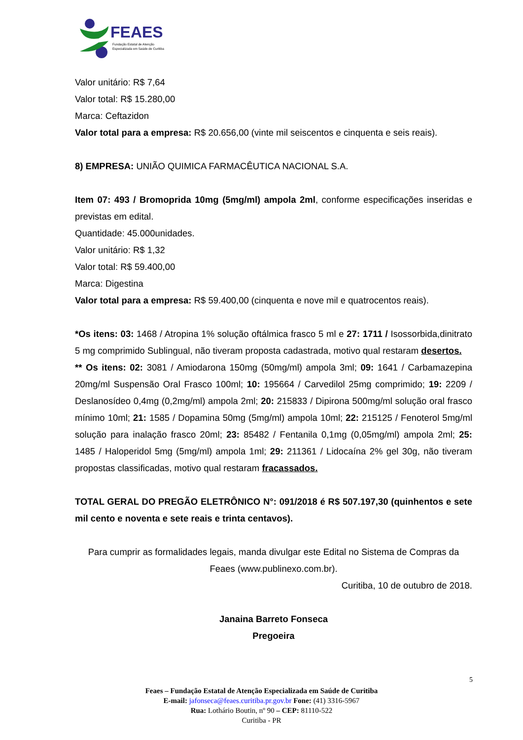FEAES
Fundação Estatal de Atenção
Especializada em Saúde de Curitiba
Valor unitário: R$ 7,64
Valor total: R$ 15.280,00
Marca: Ceftazidon
Valor total para a empresa: R$ 20.656,00 (vinte mil seiscentos e cinquenta e seis reais).
8) EMPRESA: UNIÃO QUIMICA FARMACÊUTICA NACIONAL S.A.
Item 07: 493 / Bromoprida 10mg (5mg/ml) ampola 2ml, conforme especificações inseridas e previstas em edital.
Quantidade: 45.000unidades.
Valor unitário: R$ 1,32
Valor total: R$ 59.400,00
Marca: Digestina
Valor total para a empresa: R$ 59.400,00 (cinquenta e nove mil e quatrocentos reais).
*Os itens: 03: 1468 / Atropina 1% solução oftálmica frasco 5 ml e 27: 1711 / Isossorbida,dinitrato 5 mg comprimido Sublingual, não tiveram proposta cadastrada, motivo qual restaram desertos.
** Os itens: 02: 3081 / Amiodarona 150mg (50mg/ml) ampola 3ml; 09: 1641 / Carbamazepina 20mg/ml Suspensão Oral Frasco 100ml; 10: 195664 / Carvedilol 25mg comprimido; 19: 2209 / Deslanosídeo 0,4mg (0,2mg/ml) ampola 2ml; 20: 215833 / Dipirona 500mg/ml solução oral frasco mínimo 10ml; 21: 1585 / Dopamina 50mg (5mg/ml) ampola 10ml; 22: 215125 / Fenoterol 5mg/ml solução para inalação frasco 20ml; 23: 85482 / Fentanila 0,1mg (0,05mg/ml) ampola 2ml; 25: 1485 / Haloperidol 5mg (5mg/ml) ampola 1ml; 29: 211361 / Lidocaína 2% gel 30g, não tiveram propostas classificadas, motivo qual restaram fracassados.
TOTAL GERAL DO PREGÃO ELETRÔNICO N°: 091/2018 é R$ 507.197,30 (quinhentos e sete mil cento e noventa e sete reais e trinta centavos).
Para cumprir as formalidades legais, manda divulgar este Edital no Sistema de Compras da Feaes (www.publinexo.com.br).
Curitiba, 10 de outubro de 2018.
Janaina Barreto Fonseca
Pregoeira
5
Feaes – Fundação Estatal de Atenção Especializada em Saúde de Curitiba
E-mail: jafonseca@feaes.curitiba.pr.gov.br Fone: (41) 3316-5967
Rua: Lothário Boutin, nº 90 – CEP: 81110-522
Curitiba - PR